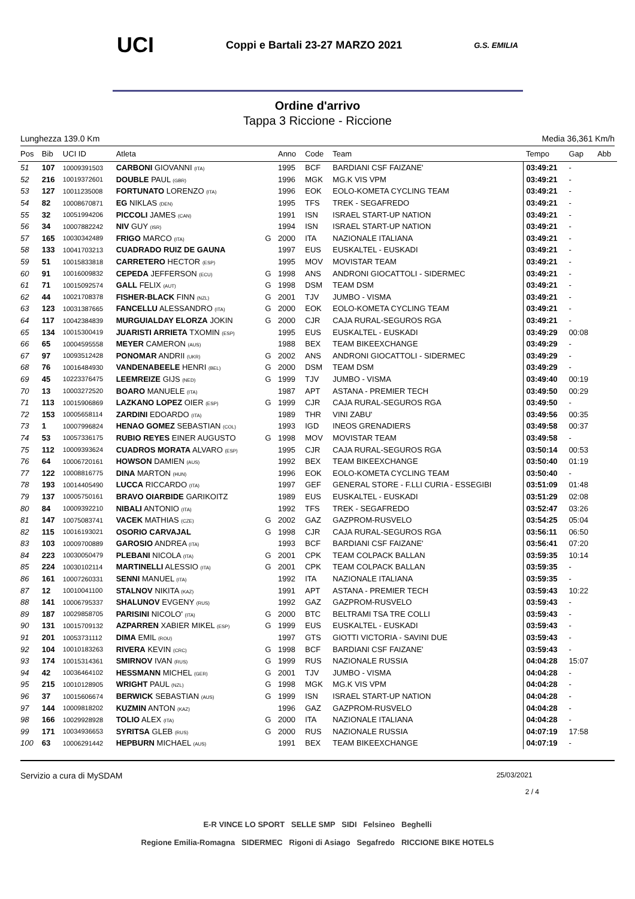UCI Coppi e Bartali 23-27 MARZO 2021 G.S. EMILIA
Ordine d'arrivo
Tappa 3 Riccione - Riccione
Lunghezza 139.0 Km Media 36,361 Km/h
| Pos | Bib | UCI ID | Atleta | | Anno | Code | Team | Tempo | Gap | Abb |
| --- | --- | --- | --- | --- | --- | --- | --- | --- | --- | --- |
| 51 | 107 | 10009391503 | CARBONI GIOVANNI (ITA) | | 1995 | BCF | BARDIANI CSF FAIZANE' | 03:49:21 | - | |
| 52 | 216 | 10019372601 | DOUBLE PAUL (GBR) | | 1996 | MGK | MG.K VIS VPM | 03:49:21 | - | |
| 53 | 127 | 10011235008 | FORTUNATO LORENZO (ITA) | | 1996 | EOK | EOLO-KOMETA CYCLING TEAM | 03:49:21 | - | |
| 54 | 82 | 10008670871 | EG NIKLAS (DEN) | | 1995 | TFS | TREK - SEGAFREDO | 03:49:21 | - | |
| 55 | 32 | 10051994206 | PICCOLI JAMES (CAN) | | 1991 | ISN | ISRAEL START-UP NATION | 03:49:21 | - | |
| 56 | 34 | 10007882242 | NIV GUY (ISR) | | 1994 | ISN | ISRAEL START-UP NATION | 03:49:21 | - | |
| 57 | 165 | 10030342489 | FRIGO MARCO (ITA) | G | 2000 | ITA | NAZIONALE ITALIANA | 03:49:21 | - | |
| 58 | 133 | 10041703213 | CUADRADO RUIZ DE GAUNA | | 1997 | EUS | EUSKALTEL - EUSKADI | 03:49:21 | - | |
| 59 | 51 | 10015833818 | CARRETERO HECTOR (ESP) | | 1995 | MOV | MOVISTAR TEAM | 03:49:21 | - | |
| 60 | 91 | 10016009832 | CEPEDA JEFFERSON (ECU) | G | 1998 | ANS | ANDRONI GIOCATTOLI - SIDERMEC | 03:49:21 | - | |
| 61 | 71 | 10015092574 | GALL FELIX (AUT) | G | 1998 | DSM | TEAM DSM | 03:49:21 | - | |
| 62 | 44 | 10021708378 | FISHER-BLACK FINN (NZL) | G | 2001 | TJV | JUMBO - VISMA | 03:49:21 | - | |
| 63 | 123 | 10031387665 | FANCELLU ALESSANDRO (ITA) | G | 2000 | EOK | EOLO-KOMETA CYCLING TEAM | 03:49:21 | - | |
| 64 | 117 | 10042384839 | MURGUIALDAY ELORZA JOKIN | G | 2000 | CJR | CAJA RURAL-SEGUROS RGA | 03:49:21 | - | |
| 65 | 134 | 10015300419 | JUARISTI ARRIETA TXOMIN (ESP) | | 1995 | EUS | EUSKALTEL - EUSKADI | 03:49:29 | 00:08 | |
| 66 | 65 | 10004595558 | MEYER CAMERON (AUS) | | 1988 | BEX | TEAM BIKEEXCHANGE | 03:49:29 | - | |
| 67 | 97 | 10093512428 | PONOMAR ANDRII (UKR) | G | 2002 | ANS | ANDRONI GIOCATTOLI - SIDERMEC | 03:49:29 | - | |
| 68 | 76 | 10016484930 | VANDENABEELE HENRI (BEL) | G | 2000 | DSM | TEAM DSM | 03:49:29 | - | |
| 69 | 45 | 10223376475 | LEEMREIZE GIJS (NED) | G | 1999 | TJV | JUMBO - VISMA | 03:49:40 | 00:19 | |
| 70 | 13 | 10003272520 | BOARO MANUELE (ITA) | | 1987 | APT | ASTANA - PREMIER TECH | 03:49:50 | 00:29 | |
| 71 | 113 | 10015906869 | LAZKANO LOPEZ OIER (ESP) | G | 1999 | CJR | CAJA RURAL-SEGUROS RGA | 03:49:50 | - | |
| 72 | 153 | 10005658114 | ZARDINI EDOARDO (ITA) | | 1989 | THR | VINI ZABU' | 03:49:56 | 00:35 | |
| 73 | 1 | 10007996824 | HENAO GOMEZ SEBASTIAN (COL) | | 1993 | IGD | INEOS GRENADIERS | 03:49:58 | 00:37 | |
| 74 | 53 | 10057336175 | RUBIO REYES EINER AUGUSTO | G | 1998 | MOV | MOVISTAR TEAM | 03:49:58 | - | |
| 75 | 112 | 10009393624 | CUADROS MORATA ALVARO (ESP) | | 1995 | CJR | CAJA RURAL-SEGUROS RGA | 03:50:14 | 00:53 | |
| 76 | 64 | 10006720161 | HOWSON DAMIEN (AUS) | | 1992 | BEX | TEAM BIKEEXCHANGE | 03:50:40 | 01:19 | |
| 77 | 122 | 10008816775 | DINA MARTON (HUN) | | 1996 | EOK | EOLO-KOMETA CYCLING TEAM | 03:50:40 | - | |
| 78 | 193 | 10014405490 | LUCCA RICCARDO (ITA) | | 1997 | GEF | GENERAL STORE - F.LLI CURIA - ESSEGIBI | 03:51:09 | 01:48 | |
| 79 | 137 | 10005750161 | BRAVO OIARBIDE GARIKOITZ | | 1989 | EUS | EUSKALTEL - EUSKADI | 03:51:29 | 02:08 | |
| 80 | 84 | 10009392210 | NIBALI ANTONIO (ITA) | | 1992 | TFS | TREK - SEGAFREDO | 03:52:47 | 03:26 | |
| 81 | 147 | 10075083741 | VACEK MATHIAS (CZE) | G | 2002 | GAZ | GAZPROM-RUSVELO | 03:54:25 | 05:04 | |
| 82 | 115 | 10016193021 | OSORIO CARVAJAL | G | 1998 | CJR | CAJA RURAL-SEGUROS RGA | 03:56:11 | 06:50 | |
| 83 | 103 | 10009700889 | GAROSIO ANDREA (ITA) | | 1993 | BCF | BARDIANI CSF FAIZANE' | 03:56:41 | 07:20 | |
| 84 | 223 | 10030050479 | PLEBANI NICOLA (ITA) | G | 2001 | CPK | TEAM COLPACK BALLAN | 03:59:35 | 10:14 | |
| 85 | 224 | 10030102114 | MARTINELLI ALESSIO (ITA) | G | 2001 | CPK | TEAM COLPACK BALLAN | 03:59:35 | - | |
| 86 | 161 | 10007260331 | SENNI MANUEL (ITA) | | 1992 | ITA | NAZIONALE ITALIANA | 03:59:35 | - | |
| 87 | 12 | 10010041100 | STALNOV NIKITA (KAZ) | | 1991 | APT | ASTANA - PREMIER TECH | 03:59:43 | 10:22 | |
| 88 | 141 | 10006795337 | SHALUNOV EVGENY (RUS) | | 1992 | GAZ | GAZPROM-RUSVELO | 03:59:43 | - | |
| 89 | 187 | 10029858705 | PARISINI NICOLO' (ITA) | G | 2000 | BTC | BELTRAMI TSA TRE COLLI | 03:59:43 | - | |
| 90 | 131 | 10015709132 | AZPARREN XABIER MIKEL (ESP) | G | 1999 | EUS | EUSKALTEL - EUSKADI | 03:59:43 | - | |
| 91 | 201 | 10053731112 | DIMA EMIL (ROU) | | 1997 | GTS | GIOTTI VICTORIA - SAVINI DUE | 03:59:43 | - | |
| 92 | 104 | 10010183263 | RIVERA KEVIN (CRC) | G | 1998 | BCF | BARDIANI CSF FAIZANE' | 03:59:43 | - | |
| 93 | 174 | 10015314361 | SMIRNOV IVAN (RUS) | G | 1999 | RUS | NAZIONALE RUSSIA | 04:04:28 | 15:07 | |
| 94 | 42 | 10036464102 | HESSMANN MICHEL (GER) | G | 2001 | TJV | JUMBO - VISMA | 04:04:28 | - | |
| 95 | 215 | 10010128905 | WRIGHT PAUL (NZL) | G | 1998 | MGK | MG.K VIS VPM | 04:04:28 | - | |
| 96 | 37 | 10015606674 | BERWICK SEBASTIAN (AUS) | G | 1999 | ISN | ISRAEL START-UP NATION | 04:04:28 | - | |
| 97 | 144 | 10009818202 | KUZMIN ANTON (KAZ) | | 1996 | GAZ | GAZPROM-RUSVELO | 04:04:28 | - | |
| 98 | 166 | 10029928928 | TOLIO ALEX (ITA) | G | 2000 | ITA | NAZIONALE ITALIANA | 04:04:28 | - | |
| 99 | 171 | 10034936653 | SYRITSA GLEB (RUS) | G | 2000 | RUS | NAZIONALE RUSSIA | 04:07:19 | 17:58 | |
| 100 | 63 | 10006291442 | HEPBURN MICHAEL (AUS) | | 1991 | BEX | TEAM BIKEEXCHANGE | 04:07:19 | - | |
Servizio a cura di MySDAM 25/03/2021
2 / 4
E-R VINCE LO SPORT SELLE SMP SIDI Felsineo Beghelli
Regione Emilia-Romagna SIDERMEC Rigoni di Asiago Segafredo RICCIONE BIKE HOTELS